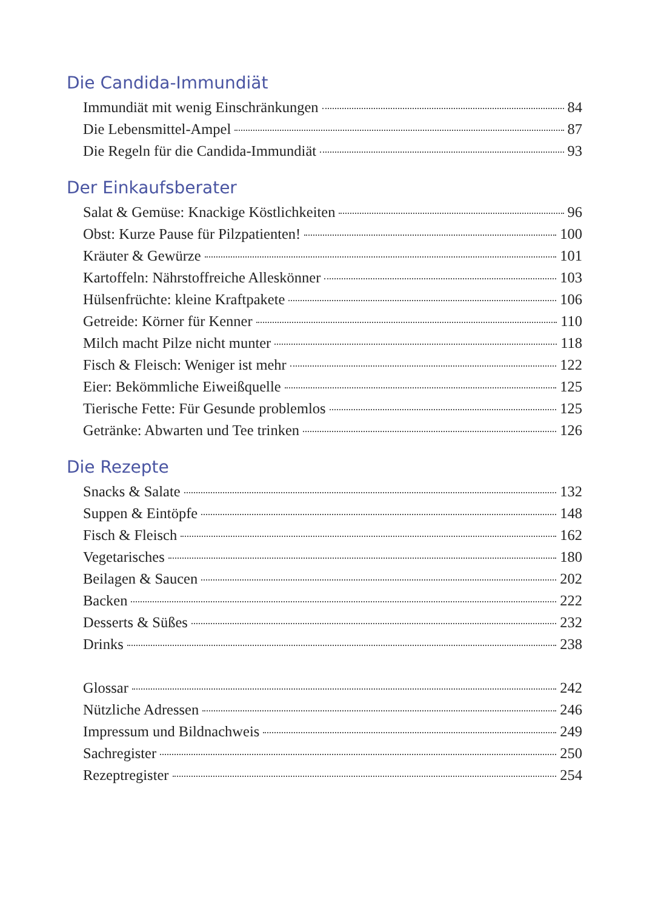Die Candida-Immundiät
Immundiät mit wenig Einschränkungen 84
Die Lebensmittel-Ampel 87
Die Regeln für die Candida-Immundiät 93
Der Einkaufsberater
Salat & Gemüse: Knackige Köstlichkeiten 96
Obst: Kurze Pause für Pilzpatienten! 100
Kräuter & Gewürze 101
Kartoffeln: Nährstoffreiche Alleskönner 103
Hülsenfrüchte: kleine Kraftpakete 106
Getreide: Körner für Kenner 110
Milch macht Pilze nicht munter 118
Fisch & Fleisch: Weniger ist mehr 122
Eier: Bekömmliche Eiweißquelle 125
Tierische Fette: Für Gesunde problemlos 125
Getränke: Abwarten und Tee trinken 126
Die Rezepte
Snacks & Salate 132
Suppen & Eintöpfe 148
Fisch & Fleisch 162
Vegetarisches 180
Beilagen & Saucen 202
Backen 222
Desserts & Süßes 232
Drinks 238
Glossar 242
Nützliche Adressen 246
Impressum und Bildnachweis 249
Sachregister 250
Rezeptregister 254